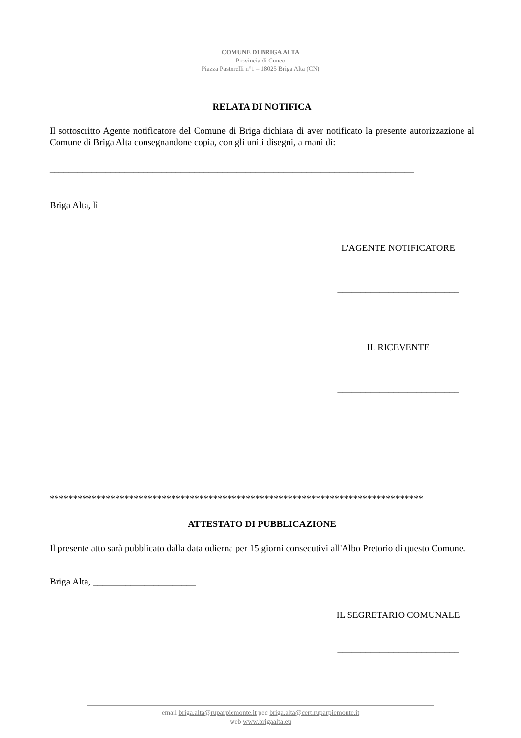COMUNE DI BRIGA ALTA
Provincia di Cuneo
Piazza Pastorelli n°1 – 18025 Briga Alta (CN)
RELATA DI NOTIFICA
Il sottoscritto Agente notificatore del Comune di Briga dichiara di aver notificato la presente autorizzazione al Comune di Briga Alta consegnandone copia, con gli uniti disegni, a mani di:
______________________________________________________________________________
Briga Alta, lì
L'AGENTE NOTIFICATORE
__________________________
IL RICEVENTE
__________________________
********************************************************************************
ATTESTATO DI PUBBLICAZIONE
Il presente atto sarà pubblicato dalla data odierna per 15 giorni consecutivi all'Albo Pretorio di questo Comune.
Briga Alta, ______________________
IL SEGRETARIO COMUNALE
__________________________
email briga.alta@ruparpiemonte.it pec briga.alta@cert.ruparpiemonte.it
web www.brigaalta.eu